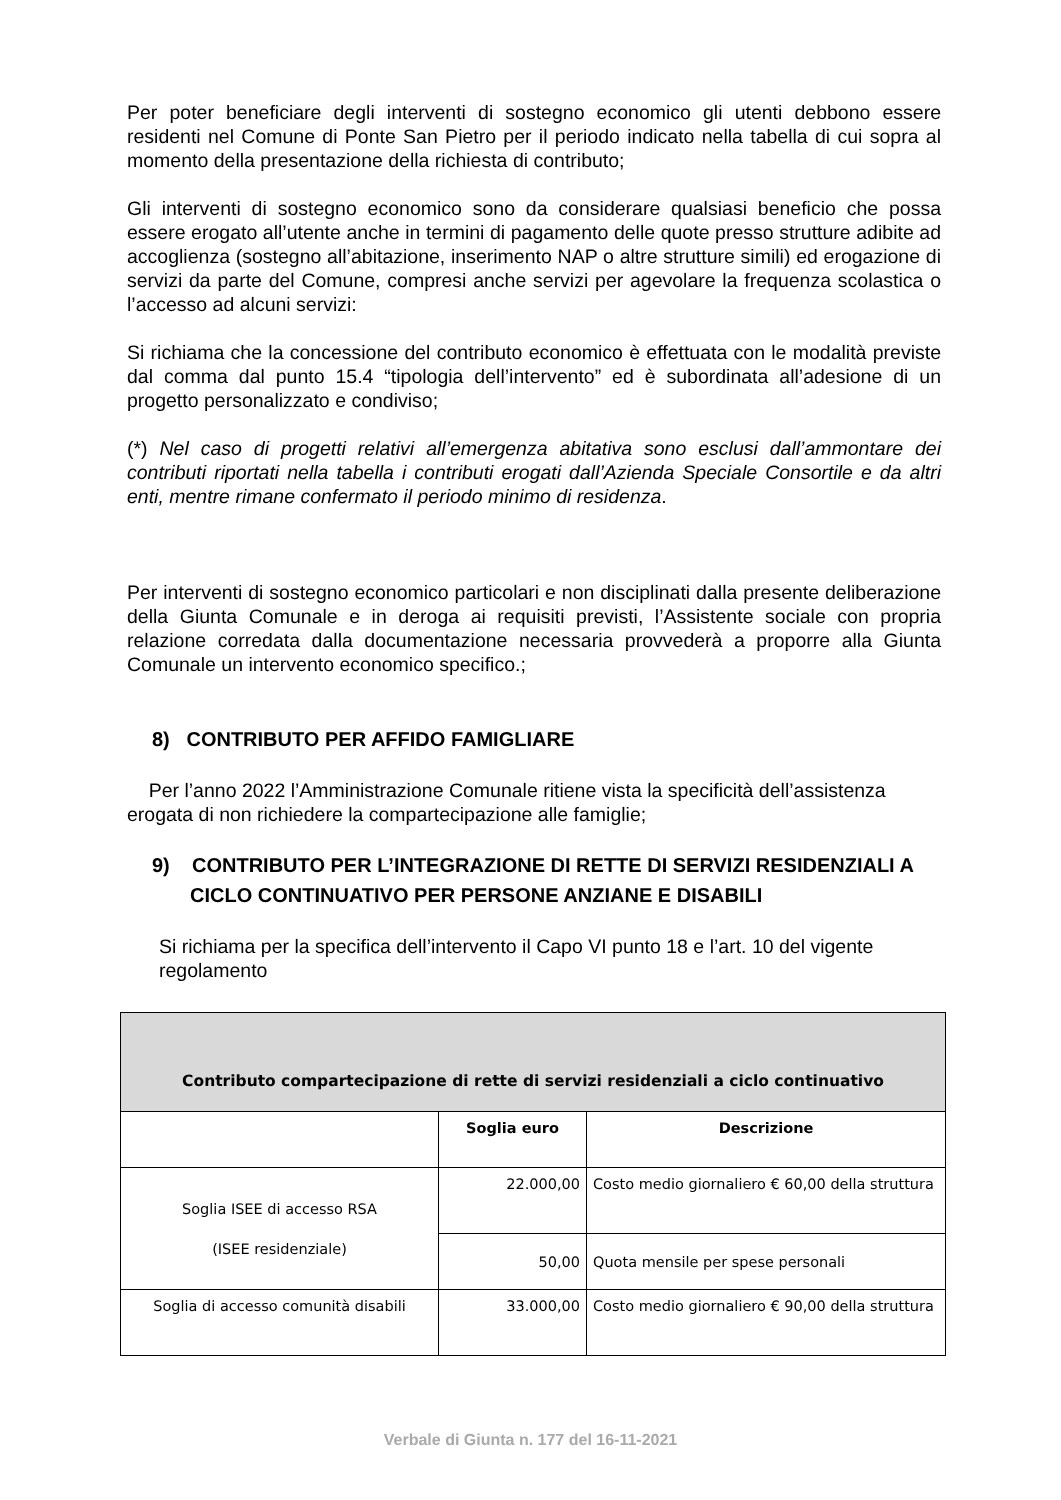Per poter beneficiare degli interventi di sostegno economico gli utenti debbono essere residenti nel Comune di Ponte San Pietro per il periodo indicato nella tabella di cui sopra al momento della presentazione della richiesta di contributo;
Gli interventi di sostegno economico sono da considerare qualsiasi beneficio che possa essere erogato all’utente anche in termini di pagamento delle quote presso strutture adibite ad accoglienza (sostegno all’abitazione, inserimento NAP o altre strutture simili) ed erogazione di servizi da parte del Comune, compresi anche servizi per agevolare la frequenza scolastica o l’accesso ad alcuni servizi:
Si richiama che la concessione del contributo economico è effettuata con le modalità previste dal comma dal punto 15.4 “tipologia dell’intervento” ed è subordinata all’adesione di un progetto personalizzato e condiviso;
(*) Nel caso di progetti relativi all’emergenza abitativa sono esclusi dall’ammontare dei contributi riportati nella tabella i contributi erogati dall’Azienda Speciale Consortile e da altri enti, mentre rimane confermato il periodo minimo di residenza.
Per interventi di sostegno economico particolari e non disciplinati dalla presente deliberazione della Giunta Comunale e in deroga ai requisiti previsti, l’Assistente sociale con propria relazione corredata dalla documentazione necessaria provvederà a proporre alla Giunta Comunale un intervento economico specifico.;
8) CONTRIBUTO PER AFFIDO FAMIGLIARE
Per l’anno 2022 l’Amministrazione Comunale ritiene vista la specificità dell’assistenza erogata di non richiedere la compartecipazione alle famiglie;
9) CONTRIBUTO PER L’INTEGRAZIONE DI RETTE DI SERVIZI RESIDENZIALI A CICLO CONTINUATIVO PER PERSONE ANZIANE E DISABILI
Si richiama per la specifica dell’intervento il Capo VI punto 18 e l’art. 10 del vigente regolamento
| Contributo compartecipazione di rette di servizi residenziali a ciclo continuativo | | |
| --- | --- | --- |
| | Soglia euro | Descrizione |
| Soglia ISEE di accesso RSA (ISEE residenziale) | 22.000,00 | Costo medio giornaliero € 60,00 della struttura |
| | 50,00 | Quota mensile per spese personali |
| Soglia di accesso comunità disabili | 33.000,00 | Costo medio giornaliero € 90,00 della struttura |
Verbale di Giunta n. 177 del 16-11-2021